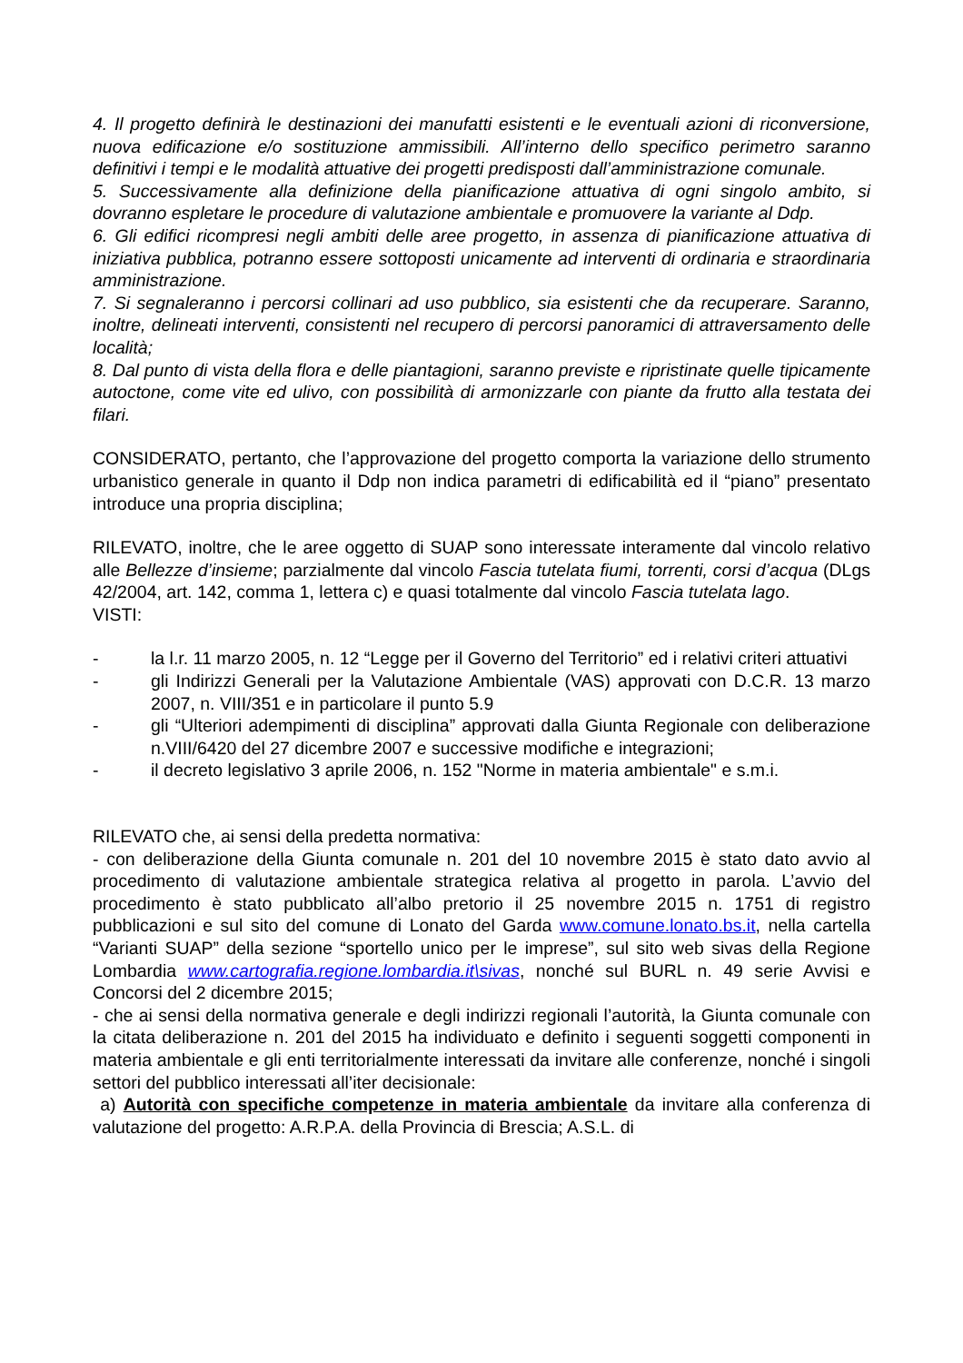4. Il progetto definirà le destinazioni dei manufatti esistenti e le eventuali azioni di riconversione, nuova edificazione e/o sostituzione ammissibili. All’interno dello specifico perimetro saranno definitivi i tempi e le modalità attuative dei progetti predisposti dall’amministrazione comunale.
5. Successivamente alla definizione della pianificazione attuativa di ogni singolo ambito, si dovranno espletare le procedure di valutazione ambientale e promuovere la variante al Ddp.
6. Gli edifici ricompresi negli ambiti delle aree progetto, in assenza di pianificazione attuativa di iniziativa pubblica, potranno essere sottoposti unicamente ad interventi di ordinaria e straordinaria amministrazione.
7. Si segnaleranno i percorsi collinari ad uso pubblico, sia esistenti che da recuperare. Saranno, inoltre, delineati interventi, consistenti nel recupero di percorsi panoramici di attraversamento delle località;
8. Dal punto di vista della flora e delle piantagioni, saranno previste e ripristinate quelle tipicamente autoctone, come vite ed ulivo, con possibilità di armonizzarle con piante da frutto alla testata dei filari.
CONSIDERATO, pertanto, che l’approvazione del progetto comporta la variazione dello strumento urbanistico generale in quanto il Ddp non indica parametri di edificabilità ed il “piano” presentato introduce una propria disciplina;
RILEVATO, inoltre, che le aree oggetto di SUAP sono interessate interamente dal vincolo relativo alle Bellezze d’insieme; parzialmente dal vincolo Fascia tutelata fiumi, torrenti, corsi d’acqua (DLgs 42/2004, art. 142, comma 1, lettera c) e quasi totalmente dal vincolo Fascia tutelata lago.
VISTI:
- la l.r. 11 marzo 2005, n. 12 “Legge per il Governo del Territorio” ed i relativi criteri attuativi
- gli Indirizzi Generali per la Valutazione Ambientale (VAS) approvati con D.C.R. 13 marzo 2007, n. VIII/351 e in particolare il punto 5.9
- gli “Ulteriori adempimenti di disciplina” approvati dalla Giunta Regionale con deliberazione n.VIII/6420 del 27 dicembre 2007 e successive modifiche e integrazioni;
- il decreto legislativo 3 aprile 2006, n. 152 "Norme in materia ambientale" e s.m.i.
RILEVATO che, ai sensi della predetta normativa:
- con deliberazione della Giunta comunale n. 201 del 10 novembre 2015 è stato dato avvio al procedimento di valutazione ambientale strategica relativa al progetto in parola. L’avvio del procedimento è stato pubblicato all’albo pretorio il 25 novembre 2015 n. 1751 di registro pubblicazioni e sul sito del comune di Lonato del Garda www.comune.lonato.bs.it, nella cartella “Varianti SUAP” della sezione “sportello unico per le imprese”, sul sito web sivas della Regione Lombardia www.cartografia.regione.lombardia.it\sivas, nonché sul BURL n. 49 serie Avvisi e Concorsi del 2 dicembre 2015;
- che ai sensi della normativa generale e degli indirizzi regionali l’autorità, la Giunta comunale con la citata deliberazione n. 201 del 2015 ha individuato e definito i seguenti soggetti componenti in materia ambientale e gli enti territorialmente interessati da invitare alle conferenze, nonché i singoli settori del pubblico interessati all’iter decisionale:
a) Autorità con specifiche competenze in materia ambientale da invitare alla conferenza di valutazione del progetto: A.R.P.A. della Provincia di Brescia; A.S.L. di